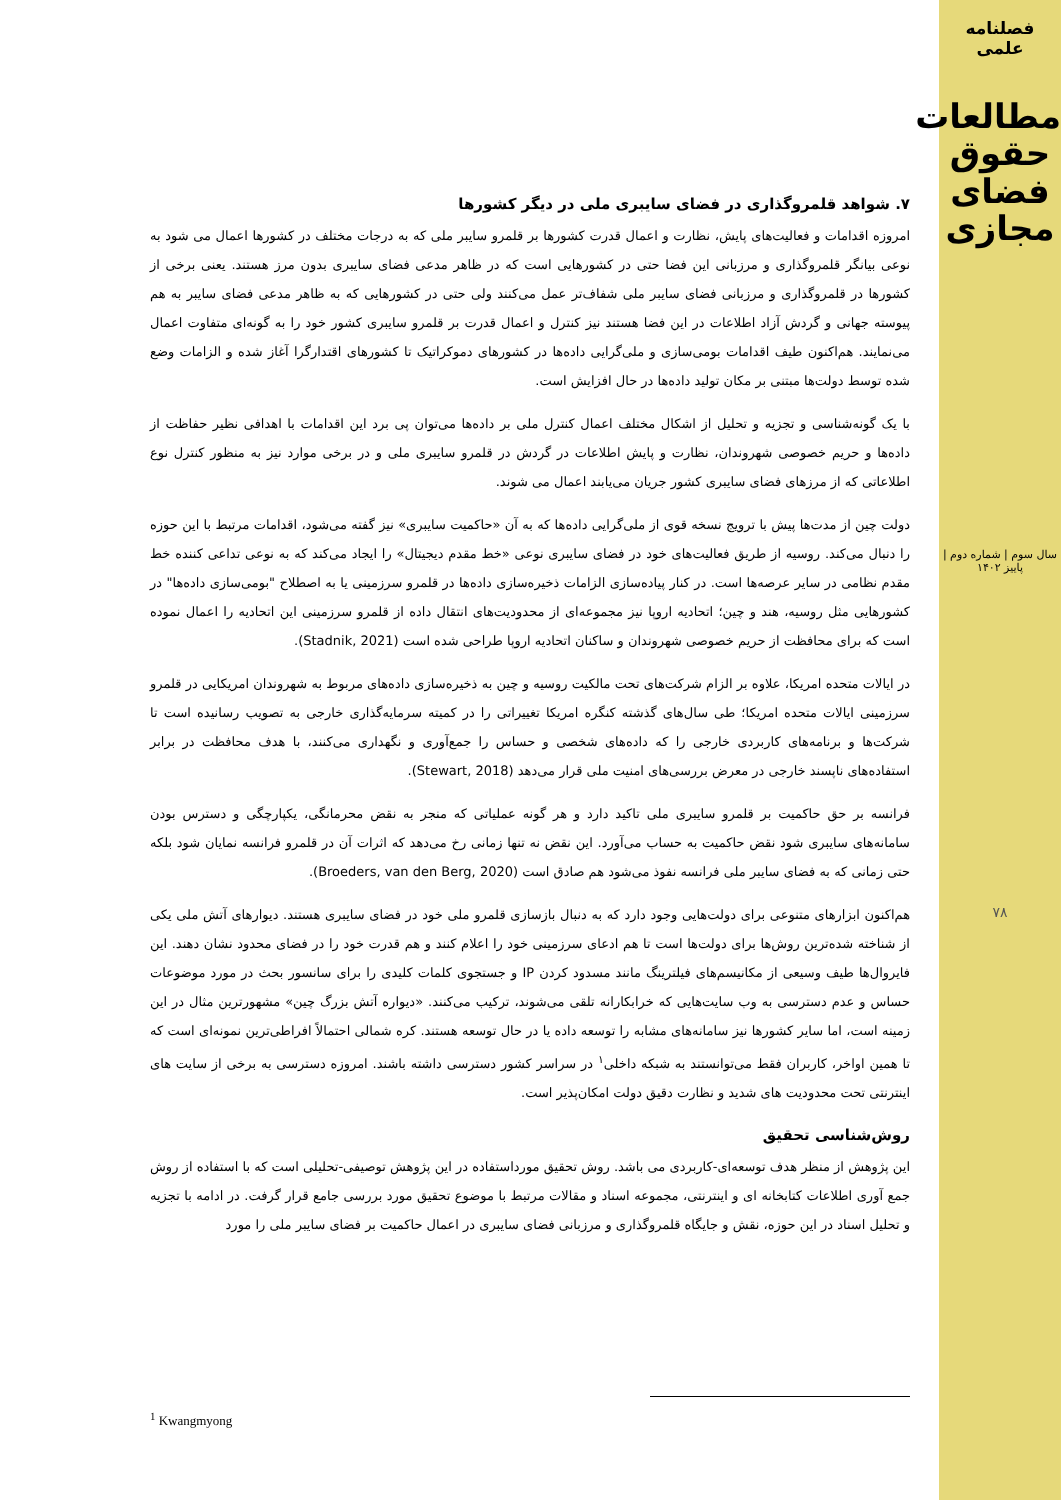فصلنامه علمی
مطالعات حقوق فضای مجازی
سال سوم | شماره دوم | پاییز ۱۴۰۲
۷۸
۷. شواهد قلمروگذاری در فضای سایبری ملی در دیگر کشورها
امروزه اقدامات و فعالیت‌های پایش، نظارت و اعمال قدرت کشورها بر قلمرو سایبر ملی که به درجات مختلف در کشورها اعمال می شود به نوعی بیانگر قلمروگذاری و مرزبانی این فضا حتی در کشورهایی است که در ظاهر مدعی فضای سایبری بدون مرز هستند. یعنی برخی از کشورها در قلمروگذاری و مرزبانی فضای سایبر ملی شفاف‌تر عمل می‌کنند ولی حتی در کشورهایی که به ظاهر مدعی فضای سایبر به هم پیوسته جهانی و گردش آزاد اطلاعات در این فضا هستند نیز کنترل و اعمال قدرت بر قلمرو سایبری کشور خود را به گونه‌ای متفاوت اعمال می‌نمایند. هم‌اکنون طیف اقدامات بومی‌سازی و ملی‌گرایی داده‌ها در کشورهای دموکراتیک تا کشورهای اقتدارگرا آغاز شده و الزامات وضع شده توسط دولت‌ها مبتنی بر مکان تولید داده‌ها در حال افزایش است.
با یک گونه‌شناسی و تجزیه و تحلیل از اشکال مختلف اعمال کنترل ملی بر داده‌ها می‌توان پی برد این اقدامات با اهدافی نظیر حفاظت از داده‌ها و حریم خصوصی شهروندان، نظارت و پایش اطلاعات در گردش در قلمرو سایبری ملی و در برخی موارد نیز به منظور کنترل نوع اطلاعاتی که از مرزهای فضای سایبری کشور جریان می‌یابند اعمال می شوند.
دولت چین از مدت‌ها پیش با ترویج نسخه قوی از ملی‌گرایی داده‌ها که به آن «حاکمیت سایبری» نیز گفته می‌شود، اقدامات مرتبط با این حوزه را دنبال می‌کند. روسیه از طریق فعالیت‌های خود در فضای سایبری نوعی «خط مقدم دیجیتال» را ایجاد می‌کند که به نوعی تداعی کننده خط مقدم نظامی در سایر عرصه‌ها است. در کنار پیاده‌سازی الزامات ذخیره‌سازی داده‌ها در قلمرو سرزمینی یا به اصطلاح "بومی‌سازی داده‌ها" در کشورهایی مثل روسیه، هند و چین؛ اتحادیه اروپا نیز مجموعه‌ای از محدودیت‌های انتقال داده از قلمرو سرزمینی این اتحادیه را اعمال نموده است که برای محافظت از حریم خصوصی شهروندان و ساکنان اتحادیه اروپا طراحی شده است (Stadnik, 2021).
در ایالات متحده امریکا، علاوه بر الزام شرکت‌های تحت مالکیت روسیه و چین به ذخیره‌سازی داده‌های مربوط به شهروندان امریکایی در قلمرو سرزمینی ایالات متحده امریکا؛ طی سال‌های گذشته کنگره امریکا تغییراتی را در کمیته سرمایه‌گذاری خارجی به تصویب رسانیده است تا شرکت‌ها و برنامه‌های کاربردی خارجی را که داده‌های شخصی و حساس را جمع‌آوری و نگهداری می‌کنند، با هدف محافظت در برابر استفاده‌های ناپسند خارجی در معرض بررسی‌های امنیت ملی قرار می‌دهد (Stewart, 2018).
فرانسه بر حق حاکمیت بر قلمرو سایبری ملی تاکید دارد و هر گونه عملیاتی که منجر به نقض محرمانگی، یکپارچگی و دسترس بودن سامانه‌های سایبری شود نقض حاکمیت به حساب می‌آورد. این نقض نه تنها زمانی رخ می‌دهد که اثرات آن در قلمرو فرانسه نمایان شود بلکه حتی زمانی که به فضای سایبر ملی فرانسه نفوذ می‌شود هم صادق است (Broeders, van den Berg, 2020).
هم‌اکنون ابزارهای متنوعی برای دولت‌هایی وجود دارد که به دنبال بازسازی قلمرو ملی خود در فضای سایبری هستند. دیوارهای آتش ملی یکی از شناخته شده‌ترین روش‌ها برای دولت‌ها است تا هم ادعای سرزمینی خود را اعلام کنند و هم قدرت خود را در فضای محدود نشان دهند. این فایروال‌ها طیف وسیعی از مکانیسم‌های فیلترینگ مانند مسدود کردن IP و جستجوی کلمات کلیدی را برای سانسور بحث در مورد موضوعات حساس و عدم دسترسی به وب سایت‌هایی که خرابکارانه تلقی می‌شوند، ترکیب می‌کنند. «دیواره آتش بزرگ چین» مشهورترین مثال در این زمینه است، اما سایر کشورها نیز سامانه‌های مشابه را توسعه داده یا در حال توسعه هستند. کره شمالی احتمالاً افراطی‌ترین نمونه‌ای است که تا همین اواخر، کاربران فقط می‌توانستند به شبکه داخلی<sup>۱</sup> در سراسر کشور دسترسی داشته باشند. امروزه دسترسی به برخی از سایت های اینترنتی تحت محدودیت های شدید و نظارت دقیق دولت امکان‌پذیر است.
روش‌شناسی تحقیق
این پژوهش از منظر هدف توسعه‌ای-کاربردی می باشد. روش تحقیق مورداستفاده در این پژوهش توصیفی-تحلیلی است که با استفاده از روش جمع آوری اطلاعات کتابخانه ای و اینترنتی، مجموعه اسناد و مقالات مرتبط با موضوع تحقیق مورد بررسی جامع قرار گرفت. در ادامه با تجزیه و تحلیل اسناد در این حوزه، نقش و جایگاه قلمروگذاری و مرزبانی فضای سایبری در اعمال حاکمیت بر فضای سایبر ملی را مورد
<sup>1</sup> Kwangmyong